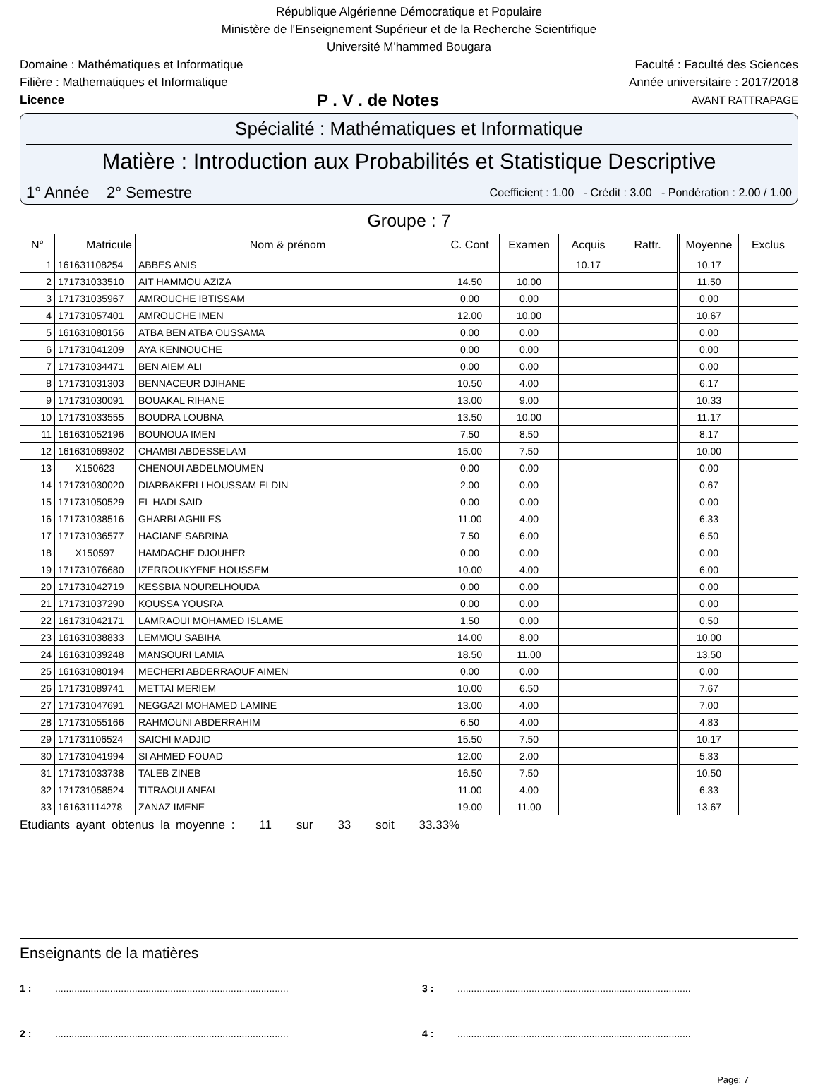République Algérienne Démocratique et Populaire
Ministère de l'Enseignement Supérieur et de la Recherche Scientifique
Université M'hammed Bougara
Domaine : Mathématiques et Informatique Faculté : Faculté des Sciences
Filière : Mathematiques et Informatique Année universitaire : 2017/2018
Licence P . V . de Notes AVANT RATTRAPAGE
Spécialité : Mathématiques et Informatique
Matière : Introduction aux Probabilités et Statistique Descriptive
1° Année 2° Semestre Coefficient : 1.00 - Crédit : 3.00 - Pondération : 2.00 / 1.00
Groupe : 7
| N° | Matricule | Nom & prénom | C. Cont | Examen | Acquis | Rattr. | Moyenne | Exclus |
| --- | --- | --- | --- | --- | --- | --- | --- | --- |
| 1 | 161631108254 | ABBES ANIS | | | 10.17 | | 10.17 | |
| 2 | 171731033510 | AIT HAMMOU AZIZA | 14.50 | 10.00 | | | 11.50 | |
| 3 | 171731035967 | AMROUCHE IBTISSAM | 0.00 | 0.00 | | | 0.00 | |
| 4 | 171731057401 | AMROUCHE IMEN | 12.00 | 10.00 | | | 10.67 | |
| 5 | 161631080156 | ATBA BEN ATBA OUSSAMA | 0.00 | 0.00 | | | 0.00 | |
| 6 | 171731041209 | AYA KENNOUCHE | 0.00 | 0.00 | | | 0.00 | |
| 7 | 171731034471 | BEN AIEM ALI | 0.00 | 0.00 | | | 0.00 | |
| 8 | 171731031303 | BENNACEUR DJIHANE | 10.50 | 4.00 | | | 6.17 | |
| 9 | 171731030091 | BOUAKAL RIHANE | 13.00 | 9.00 | | | 10.33 | |
| 10 | 171731033555 | BOUDRA LOUBNA | 13.50 | 10.00 | | | 11.17 | |
| 11 | 161631052196 | BOUNOUA IMEN | 7.50 | 8.50 | | | 8.17 | |
| 12 | 161631069302 | CHAMBI ABDESSELAM | 15.00 | 7.50 | | | 10.00 | |
| 13 | X150623 | CHENOUI ABDELMOUMEN | 0.00 | 0.00 | | | 0.00 | |
| 14 | 171731030020 | DIARBAKERLI HOUSSAM ELDIN | 2.00 | 0.00 | | | 0.67 | |
| 15 | 171731050529 | EL HADI SAID | 0.00 | 0.00 | | | 0.00 | |
| 16 | 171731038516 | GHARBI AGHILES | 11.00 | 4.00 | | | 6.33 | |
| 17 | 171731036577 | HACIANE SABRINA | 7.50 | 6.00 | | | 6.50 | |
| 18 | X150597 | HAMDACHE DJOUHER | 0.00 | 0.00 | | | 0.00 | |
| 19 | 171731076680 | IZERROUKYENE HOUSSEM | 10.00 | 4.00 | | | 6.00 | |
| 20 | 171731042719 | KESSBIA NOURELHOUDA | 0.00 | 0.00 | | | 0.00 | |
| 21 | 171731037290 | KOUSSA YOUSRA | 0.00 | 0.00 | | | 0.00 | |
| 22 | 161731042171 | LAMRAOUI MOHAMED ISLAME | 1.50 | 0.00 | | | 0.50 | |
| 23 | 161631038833 | LEMMOU SABIHA | 14.00 | 8.00 | | | 10.00 | |
| 24 | 161631039248 | MANSOURI LAMIA | 18.50 | 11.00 | | | 13.50 | |
| 25 | 161631080194 | MECHERI ABDERRAOUF AIMEN | 0.00 | 0.00 | | | 0.00 | |
| 26 | 171731089741 | METTAI MERIEM | 10.00 | 6.50 | | | 7.67 | |
| 27 | 171731047691 | NEGGAZI MOHAMED LAMINE | 13.00 | 4.00 | | | 7.00 | |
| 28 | 171731055166 | RAHMOUNI ABDERRAHIM | 6.50 | 4.00 | | | 4.83 | |
| 29 | 171731106524 | SAICHI MADJID | 15.50 | 7.50 | | | 10.17 | |
| 30 | 171731041994 | SI AHMED FOUAD | 12.00 | 2.00 | | | 5.33 | |
| 31 | 171731033738 | TALEB ZINEB | 16.50 | 7.50 | | | 10.50 | |
| 32 | 171731058524 | TITRAOUI ANFAL | 11.00 | 4.00 | | | 6.33 | |
| 33 | 161631114278 | ZANAZ IMENE | 19.00 | 11.00 | | | 13.67 | |
Etudiants ayant obtenus la moyenne : 11 sur 33 soit 33.33%
Enseignants de la matières
1 :..................................................................................... 3 :.....................................................................................
2 :..................................................................................... 4 :.....................................................................................
Page: 7